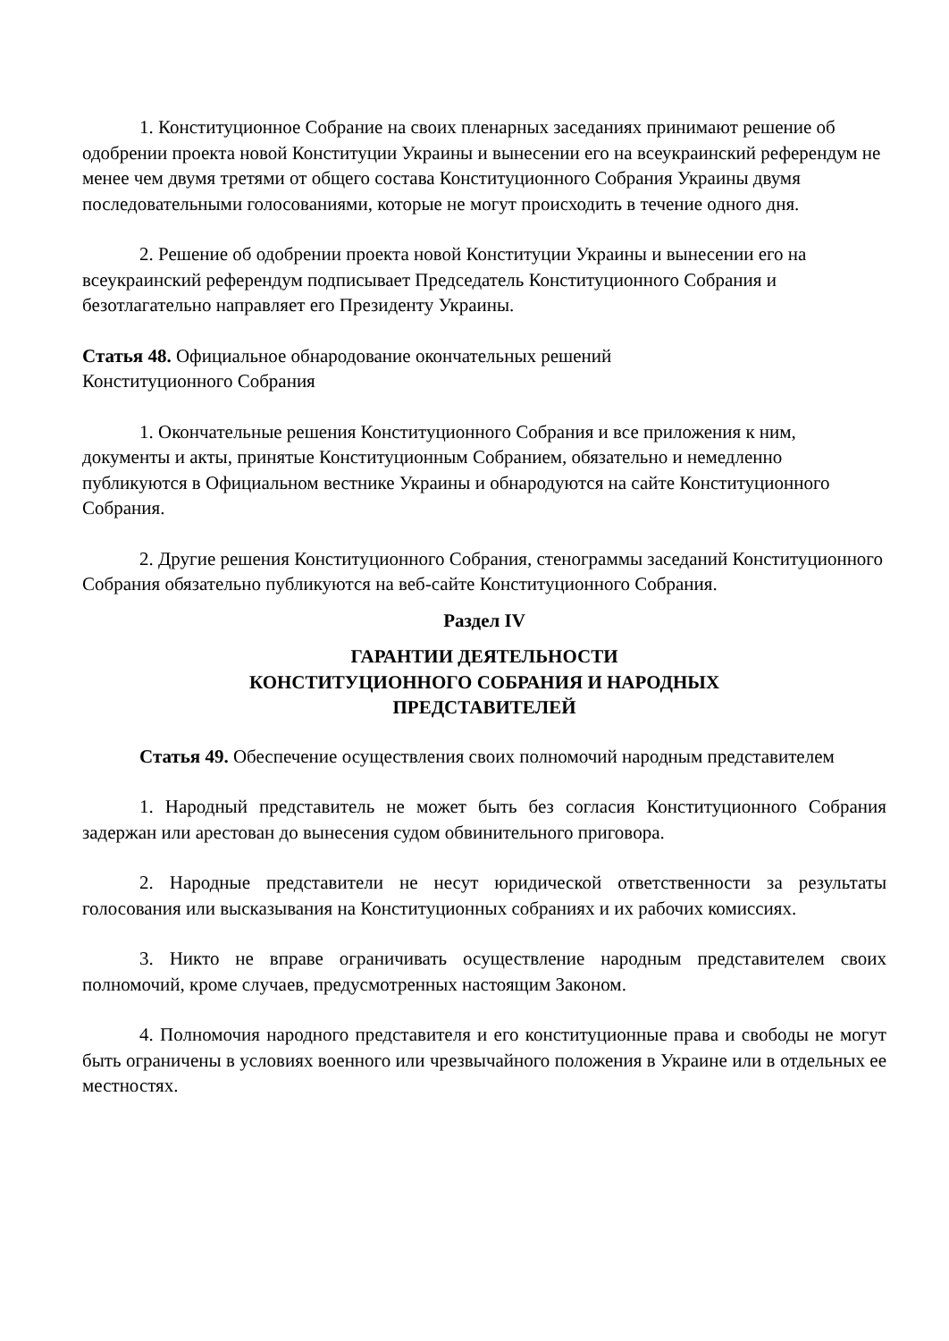1. Конституционное Собрание на своих пленарных заседаниях принимают решение об одобрении проекта новой Конституции Украины и вынесении его на всеукраинский референдум не менее чем двумя третями от общего состава Конституционного Собрания Украины двумя последовательными голосованиями, которые не могут происходить в течение одного дня.
2. Решение об одобрении проекта новой Конституции Украины и вынесении его на всеукраинский референдум подписывает Председатель Конституционного Собрания и безотлагательно направляет его Президенту Украины.
Статья 48. Официальное обнародование окончательных решений
Конституционного Собрания
1. Окончательные решения Конституционного Собрания и все приложения к ним, документы и акты, принятые Конституционным Собранием, обязательно и немедленно публикуются в Официальном вестнике Украины и обнародуются на сайте Конституционного Собрания.
2. Другие решения Конституционного Собрания, стенограммы заседаний Конституционного Собрания обязательно публикуются на веб-сайте Конституционного Собрания.
Раздел IV
ГАРАНТИИ ДЕЯТЕЛЬНОСТИ
КОНСТИТУЦИОННОГО СОБРАНИЯ И НАРОДНЫХ
ПРЕДСТАВИТЕЛЕЙ
Статья 49. Обеспечение осуществления своих полномочий народным представителем
1. Народный представитель не может быть без согласия Конституционного Собрания задержан или арестован до вынесения судом обвинительного приговора.
2. Народные представители не несут юридической ответственности за результаты голосования или высказывания на Конституционных собраниях и их рабочих комиссиях.
3. Никто не вправе ограничивать осуществление народным представителем своих полномочий, кроме случаев, предусмотренных настоящим Законом.
4. Полномочия народного представителя и его конституционные права и свободы не могут быть ограничены в условиях военного или чрезвычайного положения в Украине или в отдельных ее местностях.